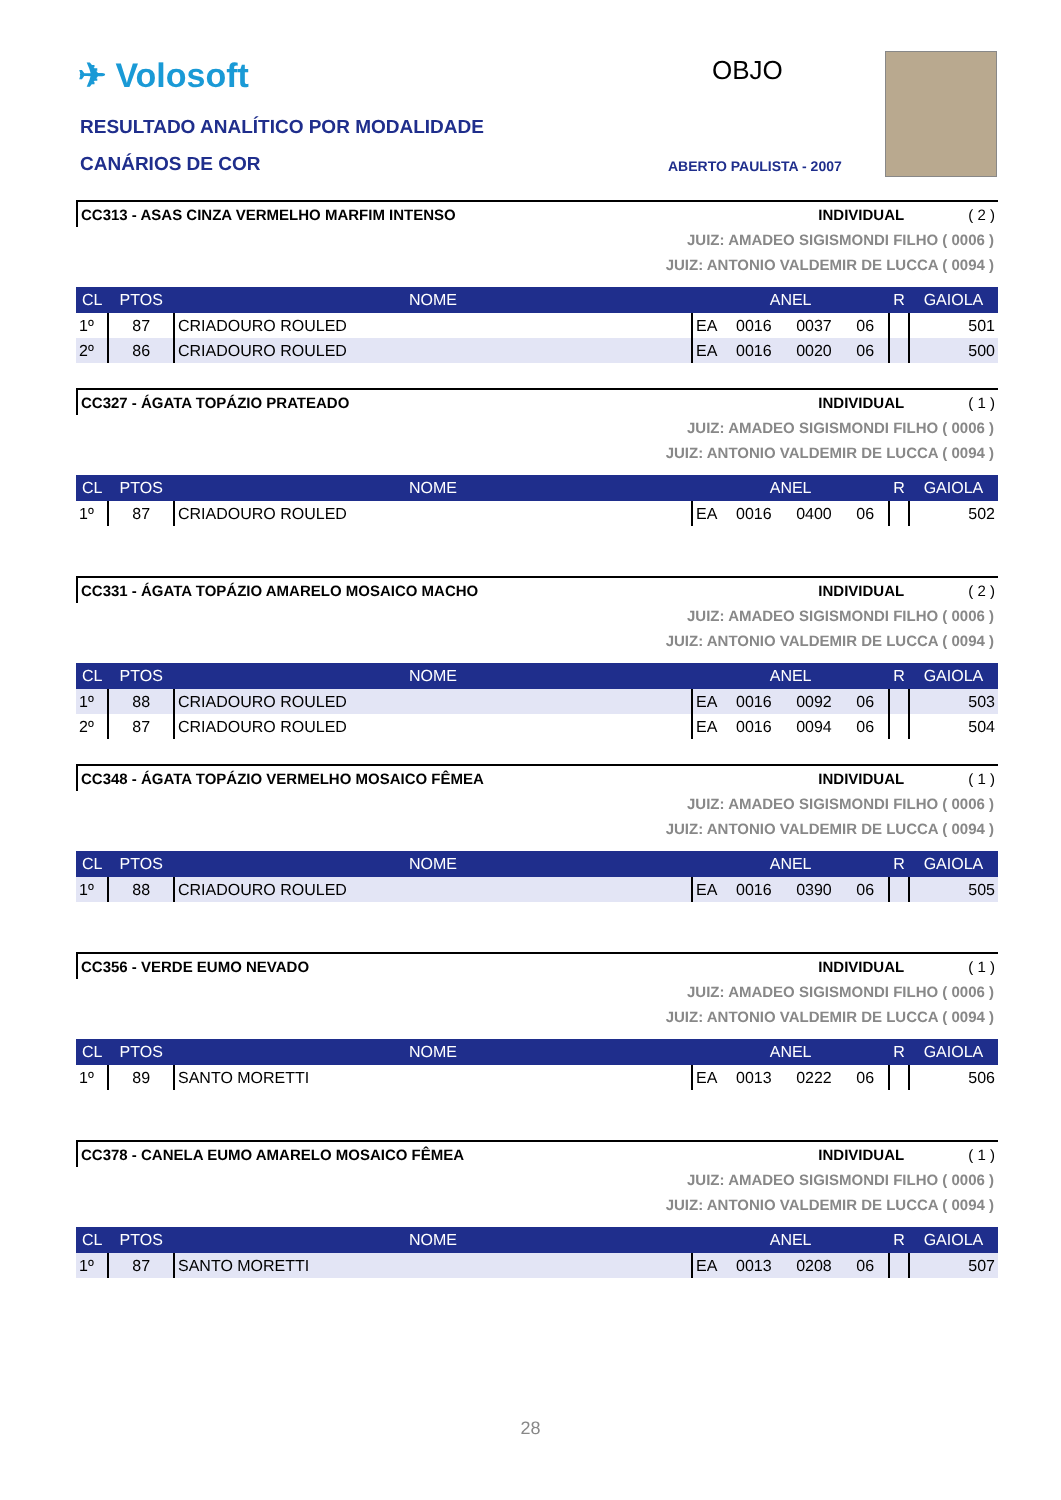✈ Volosoft
RESULTADO ANALÍTICO POR MODALIDADE
CANÁRIOS DE COR
OBJO
ABERTO PAULISTA - 2007
CC313 - ASAS CINZA VERMELHO MARFIM INTENSO INDIVIDUAL ( 2 )
JUIZ: AMADEO SIGISMONDI FILHO ( 0006 )
JUIZ: ANTONIO VALDEMIR DE LUCCA ( 0094 )
| CL | PTOS | NOME | ANEL | | | | R | GAIOLA |
| --- | --- | --- | --- | --- | --- | --- | --- | --- |
| 1º | 87 | CRIADOURO ROULED | EA | 0016 | 0037 | 06 | | 501 |
| 2º | 86 | CRIADOURO ROULED | EA | 0016 | 0020 | 06 | | 500 |
CC327 - ÁGATA TOPÁZIO PRATEADO INDIVIDUAL ( 1 )
JUIZ: AMADEO SIGISMONDI FILHO ( 0006 )
JUIZ: ANTONIO VALDEMIR DE LUCCA ( 0094 )
| CL | PTOS | NOME | ANEL | | | | R | GAIOLA |
| --- | --- | --- | --- | --- | --- | --- | --- | --- |
| 1º | 87 | CRIADOURO ROULED | EA | 0016 | 0400 | 06 | | 502 |
CC331 - ÁGATA TOPÁZIO AMARELO MOSAICO MACHO INDIVIDUAL ( 2 )
JUIZ: AMADEO SIGISMONDI FILHO ( 0006 )
JUIZ: ANTONIO VALDEMIR DE LUCCA ( 0094 )
| CL | PTOS | NOME | ANEL | | | | R | GAIOLA |
| --- | --- | --- | --- | --- | --- | --- | --- | --- |
| 1º | 88 | CRIADOURO ROULED | EA | 0016 | 0092 | 06 | | 503 |
| 2º | 87 | CRIADOURO ROULED | EA | 0016 | 0094 | 06 | | 504 |
CC348 - ÁGATA TOPÁZIO VERMELHO MOSAICO FÊMEA INDIVIDUAL ( 1 )
JUIZ: AMADEO SIGISMONDI FILHO ( 0006 )
JUIZ: ANTONIO VALDEMIR DE LUCCA ( 0094 )
| CL | PTOS | NOME | ANEL | | | | R | GAIOLA |
| --- | --- | --- | --- | --- | --- | --- | --- | --- |
| 1º | 88 | CRIADOURO ROULED | EA | 0016 | 0390 | 06 | | 505 |
CC356 - VERDE EUMO NEVADO INDIVIDUAL ( 1 )
JUIZ: AMADEO SIGISMONDI FILHO ( 0006 )
JUIZ: ANTONIO VALDEMIR DE LUCCA ( 0094 )
| CL | PTOS | NOME | ANEL | | | | R | GAIOLA |
| --- | --- | --- | --- | --- | --- | --- | --- | --- |
| 1º | 89 | SANTO MORETTI | EA | 0013 | 0222 | 06 | | 506 |
CC378 - CANELA EUMO AMARELO MOSAICO FÊMEA INDIVIDUAL ( 1 )
JUIZ: AMADEO SIGISMONDI FILHO ( 0006 )
JUIZ: ANTONIO VALDEMIR DE LUCCA ( 0094 )
| CL | PTOS | NOME | ANEL | | | | R | GAIOLA |
| --- | --- | --- | --- | --- | --- | --- | --- | --- |
| 1º | 87 | SANTO MORETTI | EA | 0013 | 0208 | 06 | | 507 |
28